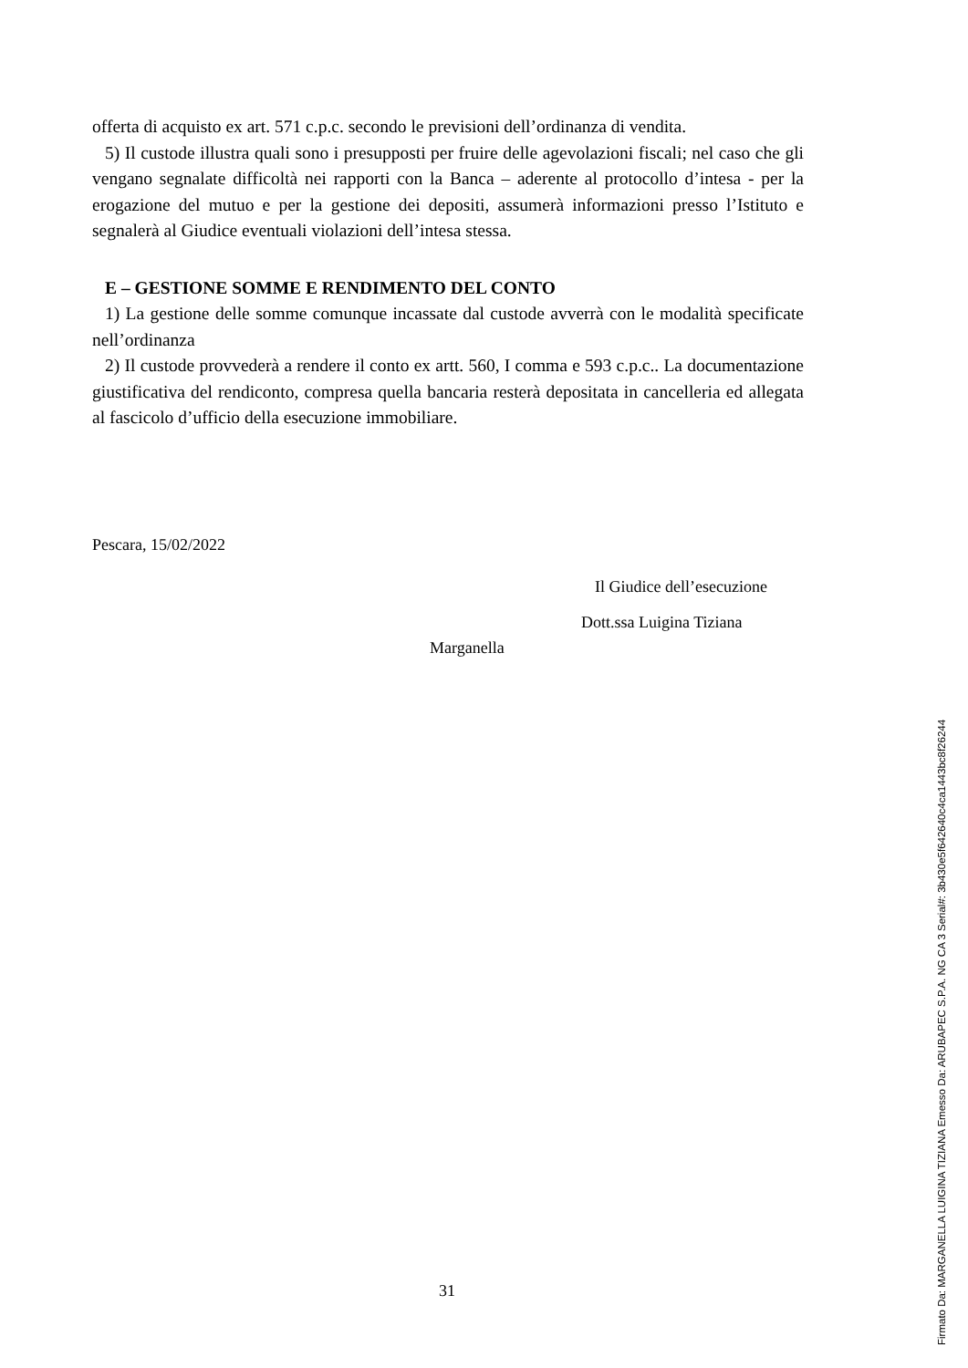offerta di acquisto ex art. 571 c.p.c. secondo le previsioni dell’ordinanza di vendita.
5) Il custode illustra quali sono i presupposti per fruire delle agevolazioni fiscali; nel caso che gli vengano segnalate difficoltà nei rapporti con la Banca – aderente al protocollo d’intesa - per la erogazione del mutuo e per la gestione dei depositi, assumerà informazioni presso l’Istituto e segnalerà al Giudice eventuali violazioni dell’intesa stessa.
E – GESTIONE SOMME E RENDIMENTO DEL CONTO
1) La gestione delle somme comunque incassate dal custode avverrà con le modalità specificate nell’ordinanza
2) Il custode provvederà a rendere il conto ex artt. 560, I comma e 593 c.p.c.. La documentazione giustificativa del rendiconto, compresa quella bancaria resterà depositata in cancelleria ed allegata al fascicolo d’ufficio della esecuzione immobiliare.
Pescara, 15/02/2022
Il Giudice dell’esecuzione
Dott.ssa Luigina Tiziana
Marganella
31
Firmato Da: MARGANELLA LUIGINA TIZIANA Emesso Da: ARUBAPEC S.P.A. NG CA 3 Serial#: 3b430e5f642640c4ca1443bc8f26244